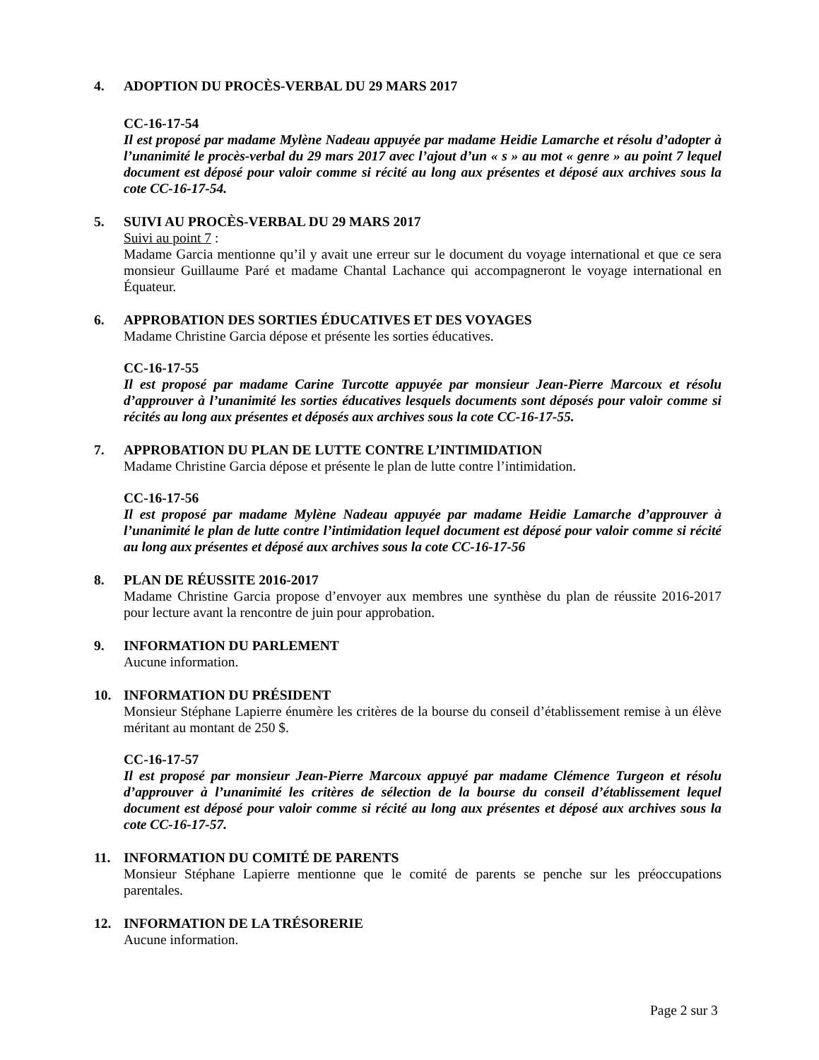4. ADOPTION DU PROCÈS-VERBAL DU 29 MARS 2017
CC-16-17-54
Il est proposé par madame Mylène Nadeau appuyée par madame Heidie Lamarche et résolu d’adopter à l’unanimité le procès-verbal du 29 mars 2017 avec l’ajout d’un « s » au mot « genre » au point 7 lequel document est déposé pour valoir comme si récité au long aux présentes et déposé aux archives sous la cote CC-16-17-54.
5. SUIVI AU PROCÈS-VERBAL DU 29 MARS 2017
Suivi au point 7 :
Madame Garcia mentionne qu’il y avait une erreur sur le document du voyage international et que ce sera monsieur Guillaume Paré et madame Chantal Lachance qui accompagneront le voyage international en Équateur.
6. APPROBATION DES SORTIES ÉDUCATIVES ET DES VOYAGES
Madame Christine Garcia dépose et présente les sorties éducatives.
CC-16-17-55
Il est proposé par madame Carine Turcotte appuyée par monsieur Jean-Pierre Marcoux et résolu d’approuver à l’unanimité les sorties éducatives lesquels documents sont déposés pour valoir comme si récités au long aux présentes et déposés aux archives sous la cote CC-16-17-55.
7. APPROBATION DU PLAN DE LUTTE CONTRE L’INTIMIDATION
Madame Christine Garcia dépose et présente le plan de lutte contre l’intimidation.
CC-16-17-56
Il est proposé par madame Mylène Nadeau appuyée par madame Heidie Lamarche d’approuver à l’unanimité le plan de lutte contre l’intimidation lequel document est déposé pour valoir comme si récité au long aux présentes et déposé aux archives sous la cote CC-16-17-56
8. PLAN DE RÉUSSITE 2016-2017
Madame Christine Garcia propose d’envoyer aux membres une synthèse du plan de réussite 2016-2017 pour lecture avant la rencontre de juin pour approbation.
9. INFORMATION DU PARLEMENT
Aucune information.
10. INFORMATION DU PRÉSIDENT
Monsieur Stéphane Lapierre énumère les critères de la bourse du conseil d’établissement remise à un élève méritant au montant de 250 $.
CC-16-17-57
Il est proposé par monsieur Jean-Pierre Marcoux appuyé par madame Clémence Turgeon et résolu d’approuver à l’unanimité les critères de sélection de la bourse du conseil d’établissement lequel document est déposé pour valoir comme si récité au long aux présentes et déposé aux archives sous la cote CC-16-17-57.
11. INFORMATION DU COMITÉ DE PARENTS
Monsieur Stéphane Lapierre mentionne que le comité de parents se penche sur les préoccupations parentales.
12. INFORMATION DE LA TRÉSORERIE
Aucune information.
Page 2 sur 3